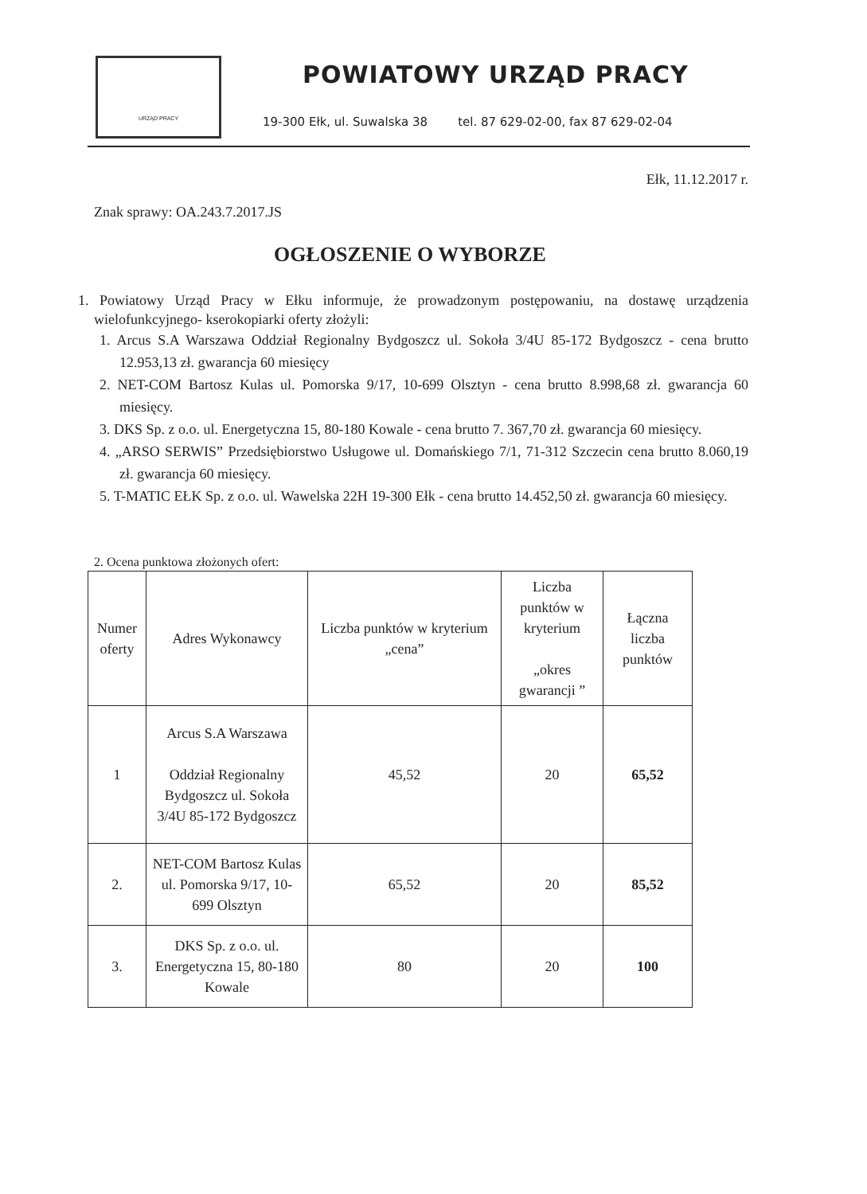URZĄD PRACY
POWIATOWY URZĄD PRACY
19-300 Ełk, ul. Suwalska 38 tel. 87 629-02-00, fax 87 629-02-04
Ełk, 11.12.2017 r.
Znak sprawy: OA.243.7.2017.JS
OGŁOSZENIE O WYBORZE
1. Powiatowy Urząd Pracy w Ełku informuje, że prowadzonym postępowaniu, na dostawę urządzenia wielofunkcyjnego- kserokopiarki oferty złożyli:
1. Arcus S.A Warszawa Oddział Regionalny Bydgoszcz ul. Sokoła 3/4U 85-172 Bydgoszcz - cena brutto 12.953,13 zł. gwarancja 60 miesięcy
2. NET-COM Bartosz Kulas ul. Pomorska 9/17, 10-699 Olsztyn - cena brutto 8.998,68 zł. gwarancja 60 miesięcy.
3. DKS Sp. z o.o. ul. Energetyczna 15, 80-180 Kowale - cena brutto 7. 367,70 zł. gwarancja 60 miesięcy.
4. „ARSO SERWIS” Przedsiębiorstwo Usługowe ul. Domańskiego 7/1, 71-312 Szczecin cena brutto 8.060,19 zł. gwarancja 60 miesięcy.
5. T-MATIC EŁK Sp. z o.o. ul. Wawelska 22H 19-300 Ełk - cena brutto 14.452,50 zł. gwarancja 60 miesięcy.
2. Ocena punktowa złożonych ofert:
| Numer oferty | Adres Wykonawcy | Liczba punktów w kryterium „cena” | Liczba punktów w kryterium „okres gwarancji ” | Łączna liczba punktów |
| --- | --- | --- | --- | --- |
| 1 | Arcus S.A Warszawa Oddział Regionalny Bydgoszcz ul. Sokoła 3/4U 85-172 Bydgoszcz | 45,52 | 20 | 65,52 |
| 2. | NET-COM Bartosz Kulas ul. Pomorska 9/17, 10-699 Olsztyn | 65,52 | 20 | 85,52 |
| 3. | DKS Sp. z o.o. ul. Energetyczna 15, 80-180 Kowale | 80 | 20 | 100 |